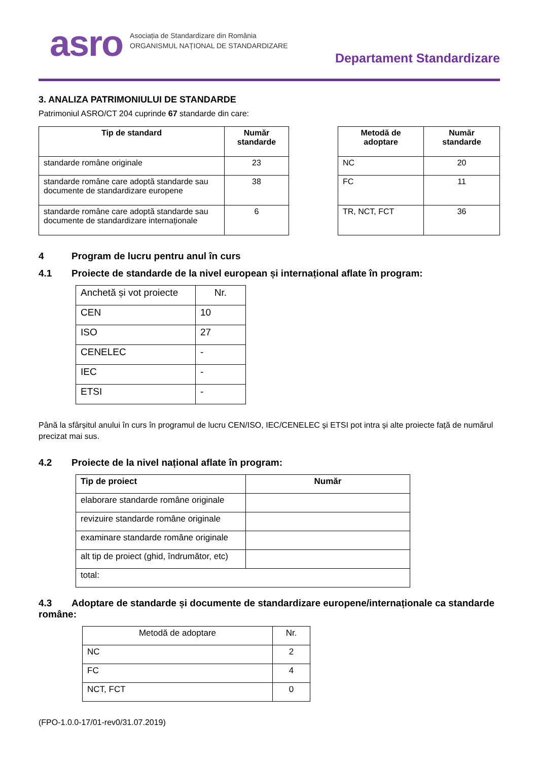asro
Asociația de Standardizare din România
ORGANISMUL NAȚIONAL DE STANDARDIZARE
Departament Standardizare
3. ANALIZA PATRIMONIULUI DE STANDARDE
Patrimoniul ASRO/CT 204 cuprinde 67 standarde din care:
| Tip de standard | Număr standarde |
| --- | --- |
| standarde române originale | 23 |
| standarde române care adoptă standarde sau documente de standardizare europene | 38 |
| standarde române care adoptă standarde sau documente de standardizare internaționale | 6 |
| Metodă de adoptare | Număr standarde |
| --- | --- |
| NC | 20 |
| FC | 11 |
| TR, NCT, FCT | 36 |
4 Program de lucru pentru anul în curs
4.1 Proiecte de standarde de la nivel european și internațional aflate în program:
| Anchetă și vot proiecte | Nr. |
| CEN | 10 |
| ISO | 27 |
| CENELEC | - |
| IEC | - |
| ETSI | - |
Până la sfârșitul anului în curs în programul de lucru CEN/ISO, IEC/CENELEC și ETSI pot intra și alte proiecte față de numărul precizat mai sus.
4.2 Proiecte de la nivel național aflate în program:
| Tip de proiect | Număr |
| --- | --- |
| elaborare standarde române originale | |
| revizuire standarde române originale | |
| examinare standarde române originale | |
| alt tip de proiect (ghid, îndrumător, etc) | |
| total: | |
4.3 Adoptare de standarde și documente de standardizare europene/internaționale ca standarde române:
| Metodă de adoptare | Nr. |
| NC | 2 |
| FC | 4 |
| NCT, FCT | 0 |
(FPO-1.0.0-17/01-rev0/31.07.2019)